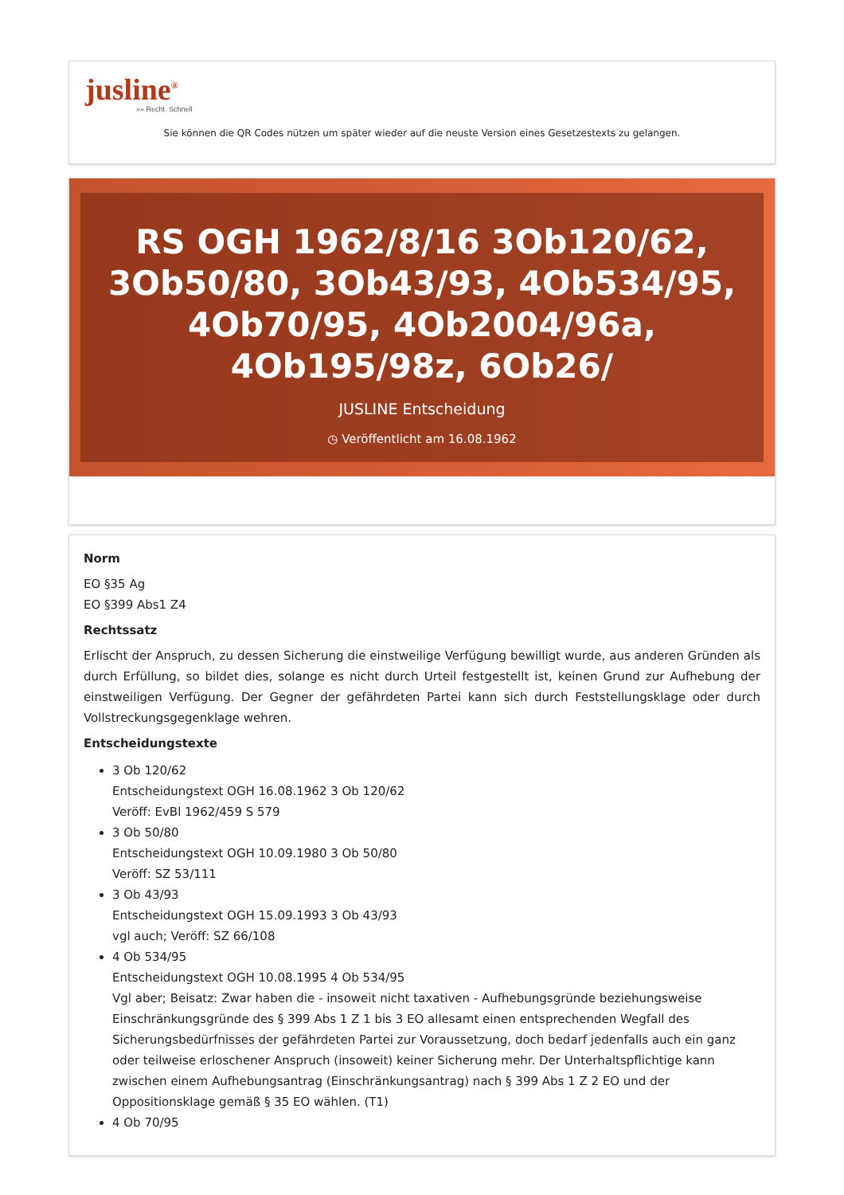jusline<sup>®</sup>
»» Recht. Schnell
Sie können die QR Codes nützen um später wieder auf die neuste Version eines Gesetzestexts zu gelangen.
RS OGH 1962/8/16 3Ob120/62, 3Ob50/80, 3Ob43/93, 4Ob534/95, 4Ob70/95, 4Ob2004/96a, 4Ob195/98z, 6Ob26/
JUSLINE Entscheidung
◷ Veröffentlicht am 16.08.1962
Norm
EO §35 Ag
EO §399 Abs1 Z4
Rechtssatz
Erlischt der Anspruch, zu dessen Sicherung die einstweilige Verfügung bewilligt wurde, aus anderen Gründen als durch Erfüllung, so bildet dies, solange es nicht durch Urteil festgestellt ist, keinen Grund zur Aufhebung der einstweiligen Verfügung. Der Gegner der gefährdeten Partei kann sich durch Feststellungsklage oder durch Vollstreckungsgegenklage wehren.
Entscheidungstexte
3 Ob 120/62
Entscheidungstext OGH 16.08.1962 3 Ob 120/62
Veröff: EvBl 1962/459 S 579
3 Ob 50/80
Entscheidungstext OGH 10.09.1980 3 Ob 50/80
Veröff: SZ 53/111
3 Ob 43/93
Entscheidungstext OGH 15.09.1993 3 Ob 43/93
vgl auch; Veröff: SZ 66/108
4 Ob 534/95
Entscheidungstext OGH 10.08.1995 4 Ob 534/95
Vgl aber; Beisatz: Zwar haben die - insoweit nicht taxativen - Aufhebungsgründe beziehungsweise Einschränkungsgründe des § 399 Abs 1 Z 1 bis 3 EO allesamt einen entsprechenden Wegfall des Sicherungsbedürfnisses der gefährdeten Partei zur Voraussetzung, doch bedarf jedenfalls auch ein ganz oder teilweise erloschener Anspruch (insoweit) keiner Sicherung mehr. Der Unterhaltspflichtige kann zwischen einem Aufhebungsantrag (Einschränkungsantrag) nach § 399 Abs 1 Z 2 EO und der Oppositionsklage gemäß § 35 EO wählen. (T1)
4 Ob 70/95